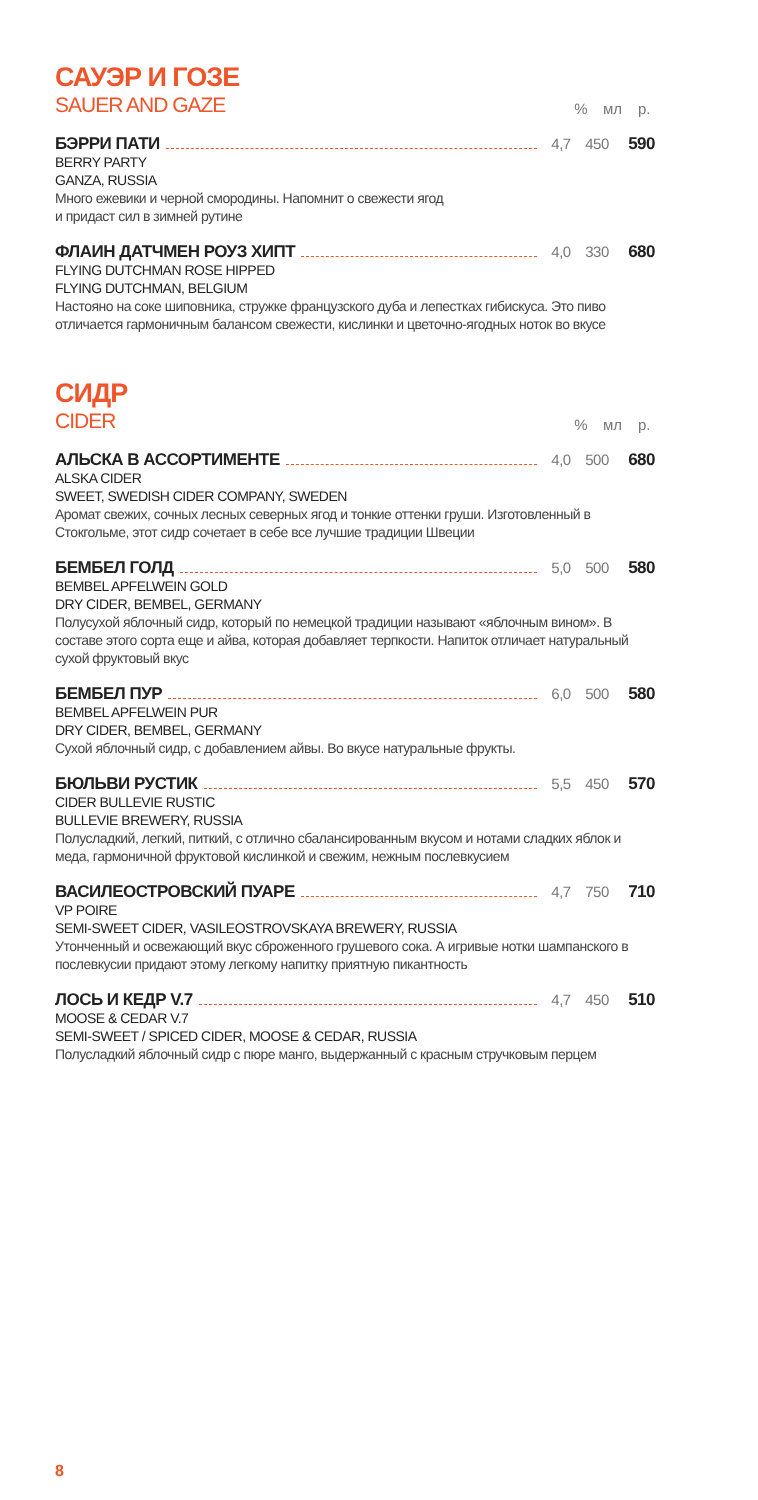САУЭР И ГОЗЕ
SAUER AND GAZE
% мл р.
БЭРРИ ПАТИ 4,7 450 590
BERRY PARTY
GANZA, RUSSIA
Много ежевики и черной смородины. Напомнит о свежести ягод
и придаст сил в зимней рутине
ФЛАИН ДАТЧМЕН РОУЗ ХИПТ 4,0 330 680
FLYING DUTCHMAN ROSE HIPPED
FLYING DUTCHMAN, BELGIUM
Настояно на соке шиповника, стружке французского дуба и лепестках гибискуса. Это пиво отличается гармоничным балансом свежести, кислинки и цветочно-ягодных ноток во вкусе
СИДР
CIDER
% мл р.
АЛЬСКА В АССОРТИМЕНТЕ 4,0 500 680
ALSKA CIDER
SWEET, SWEDISH CIDER COMPANY, SWEDEN
Аромат свежих, сочных лесных северных ягод и тонкие оттенки груши. Изготовленный в Стокгольме, этот сидр сочетает в себе все лучшие традиции Швеции
БЕМБЕЛ ГОЛД 5,0 500 580
BEMBEL APFELWEIN GOLD
DRY CIDER, BEMBEL, GERMANY
Полусухой яблочный сидр, который по немецкой традиции называют «яблочным вином». В составе этого сорта еще и айва, которая добавляет терпкости. Напиток отличает натуральный сухой фруктовый вкус
БЕМБЕЛ ПУР 6,0 500 580
BEMBEL APFELWEIN PUR
DRY CIDER, BEMBEL, GERMANY
Сухой яблочный сидр, с добавлением айвы. Во вкусе натуральные фрукты.
БЮЛЬВИ РУСТИК 5,5 450 570
CIDER BULLEVIE RUSTIC
BULLEVIE BREWERY, RUSSIA
Полусладкий, легкий, питкий, с отлично сбалансированным вкусом и нотами сладких яблок и меда, гармоничной фруктовой кислинкой и свежим, нежным послевкусием
ВАСИЛЕОСТРОВСКИЙ ПУАРЕ 4,7 750 710
VP POIRE
SEMI-SWEET CIDER, VASILEOSTROVSKAYA BREWERY, RUSSIA
Утонченный и освежающий вкус сброженного грушевого сока. А игривые нотки шампанского в послевкусии придают этому легкому напитку приятную пикантность
ЛОСЬ И КЕДР V.7 4,7 450 510
MOOSE & CEDAR V.7
SEMI-SWEET / SPICED CIDER, MOOSE & CEDAR, RUSSIA
Полусладкий яблочный сидр с пюре манго, выдержанный с красным стручковым перцем
8